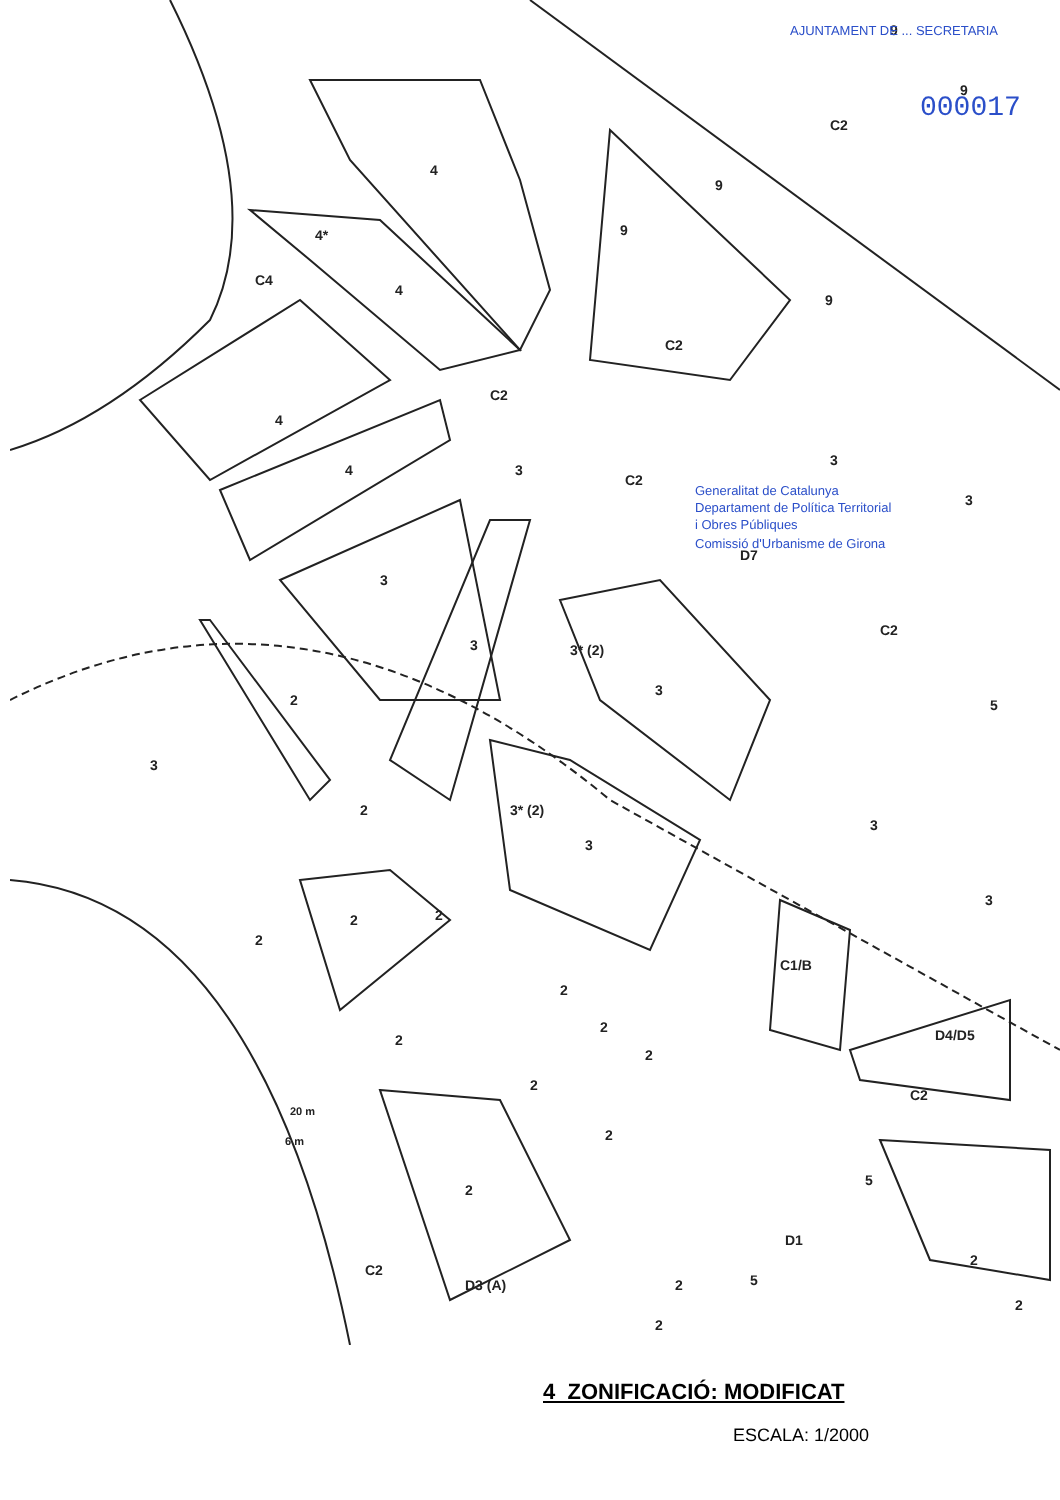4
4*
C4
4
9
9
9
9
9
C2
C2
C2
4
4
3
C2
3
3
D7
3
3
C2
3* (2)
3
2
3
5
2
3
3* (2)
3
3
2
2
2
C1/B
2
D4/D5
2
2
2
C2
2
2
2
5
D1
5
2
2
C2
D3 (A)
2
2
20 m
6 m
AJUNTAMENT DE ... SECRETARIA
000017
Generalitat de Catalunya
Departament de Política Territorial
i Obres Públiques
Comissió d'Urbanisme de Girona
4 ZONIFICACIÓ: MODIFICAT
ESCALA: 1/2000